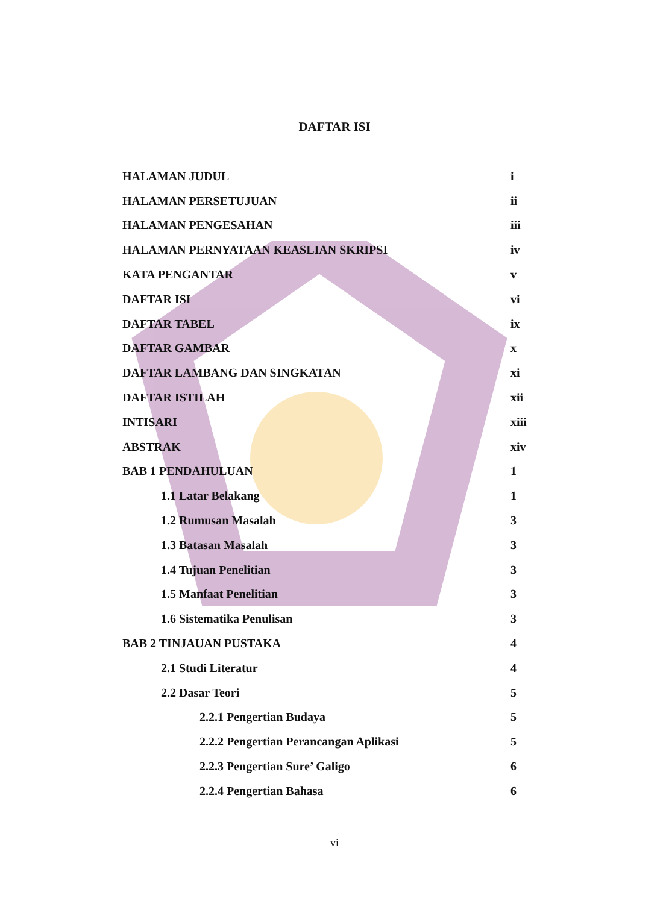DAFTAR ISI
HALAMAN JUDUL i
HALAMAN PERSETUJUAN ii
HALAMAN PENGESAHAN iii
HALAMAN PERNYATAAN KEASLIAN SKRIPSI iv
KATA PENGANTAR v
DAFTAR ISI vi
DAFTAR TABEL ix
DAFTAR GAMBAR x
DAFTAR LAMBANG DAN SINGKATAN xi
DAFTAR ISTILAH xii
INTISARI xiii
ABSTRAK xiv
BAB 1 PENDAHULUAN 1
1.1 Latar Belakang 1
1.2 Rumusan Masalah 3
1.3 Batasan Masalah 3
1.4 Tujuan Penelitian 3
1.5 Manfaat Penelitian 3
1.6 Sistematika Penulisan 3
BAB 2 TINJAUAN PUSTAKA 4
2.1 Studi Literatur 4
2.2 Dasar Teori 5
2.2.1 Pengertian Budaya 5
2.2.2 Pengertian Perancangan Aplikasi 5
2.2.3 Pengertian Sure’ Galigo 6
2.2.4 Pengertian Bahasa 6
vi